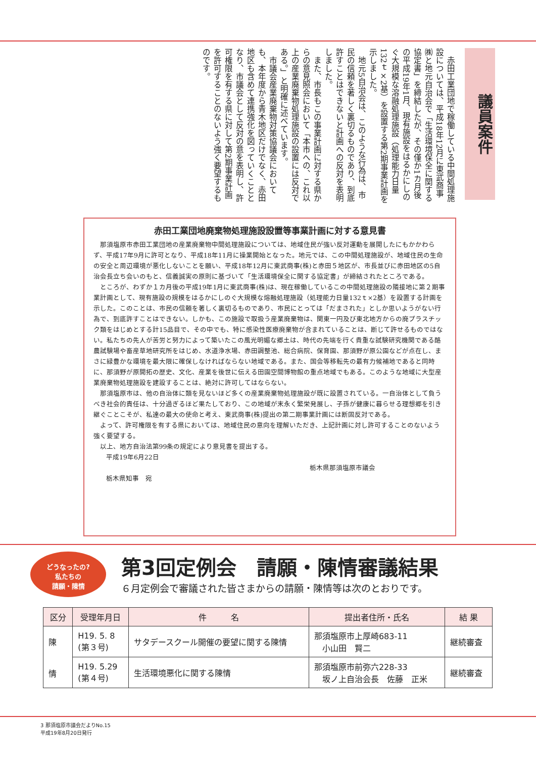議員案件
　赤田工業団地で稼働している中間処理施設については、平成18年12月に東武商事㈱と地元自治会で「生活環境保全に関する協定書」を締結したが、その僅か1カ月後の平成19年1月、現有施設をはるかにしのぐ大規模な溶融処理施設（処理能力日量132ｔ×2基）を設置する第2期事業計画を示しました。
　地元5自治会は、このような行為は、市民の信頼を著しく裏切るものであり、到底許すことはできないと計画への反対を表明しました。
　また、市長もこの事業計画に対する県からの意見照会において「本市への、これ以上の産業廃棄物処理施設の設置には反対である。」と明確に述べています。
　市議会産業廃棄物対策協議会においても、本年度から青木地区だけでなく、赤田地区も含めて連携強化を図っていくこととなり、市議会として反対の意を表明し、許可権限を有する県に対して第2期事業計画を許可することのないよう強く要望するものです。
赤田工業団地廃棄物処理施設設置等事業計画に対する意見書
那須塩原市赤田工業団地の産業廃棄物中間処理施設については、地域住民が強い反対運動を展開したにもかかわらず、平成17年9月に許可となり、平成18年11月に操業開始となった。地元では、この中間処理施設が、地域住民の生命の安全と周辺環境が悪化しないことを願い、平成18年12月に東武商事(株)と赤田５地区が、市長並びに赤田地区の5自治会長立ち会いのもと、信義誠実の原則に基づいて「生活環境保全に関する協定書」が締結されたところである。
ところが、わずか１カ月後の平成19年1月に東武商事(株)は、現在稼働しているこの中間処理施設の隣接地に第２期事業計画として、現有施設の規模をはるかにしのぐ大規模な熔融処理施設（処理能力日量132ｔ×2基）を設置する計画を示した。このことは、市民の信頼を著しく裏切るものであり、市民にとっては「だまされた」としか思いようがない行為で、到底許すことはできない。しかも、この施設で取扱う産業廃棄物は、関東一円及び東北地方からの廃プラスチック類をはじめとする計15品目で、その中でも、特に感染性医療廃棄物が含まれていることは、断じて許せるものではない。私たちの先人が苦労と努力によって築いたこの風光明媚な郷土は、時代の先端を行く貴重な試験研究機関である酪農試験場や畜産草地研究所をはじめ、水道浄水場、赤田調整池、総合病院、保育園、那須野が原公園などが点在し、まさに緑豊かな環境を最大限に確保しなければならない地域である。また、国会等移転先の最有力候補地であると同時に、那須野が原開拓の歴史、文化、産業を後世に伝える田園空間博物館の重点地域でもある。このような地域に大型産業廃棄物処理施設を建設することは、絶対に許可してはならない。
那須塩原市は、他の自治体に類を見ないほど多くの産業廃棄物処理施設が既に設置されている。一自治体として負うべき社会的責任は、十分過ぎるほど果たしており、この地域が末永く繁栄発展し、子孫が健康に暮らせる理想郷を引き継ぐことこそが、私達の最大の使命と考え、東武商事(株)提出の第二期事業計画には断固反対である。
よって、許可権限を有する県においては、地域住民の意向を理解いただき、上記計画に対し許可することのないよう強く要望する。
以上、地方自治法第99条の規定により意見書を提出する。
平成19年6月22日
栃木県那須塩原市議会
栃木県知事　宛
どうなったの?
私たちの
請願・陳情
第3回定例会　請願・陳情審議結果
６月定例会で審議された皆さまからの請願・陳情等は次のとおりです。
| 区分 | 受理年月日 | 件 名 | 提出者住所・氏名 | 結 果 |
| --- | --- | --- | --- | --- |
| 陳 情 | H19. 5. 8 (第３号) | サタデースクール開催の要望に関する陳情 | 那須塩原市上厚崎683-11 小山田 賢二 | 継続審査 |
| | H19. 5.29 (第４号) | 生活環境悪化に関する陳情 | 那須塩原市前弥六228-33 坂ノ上自治会長 佐藤 正米 | 継続審査 |
3 那須塩原市議会だよりNo.15
平成19年8月20日発行